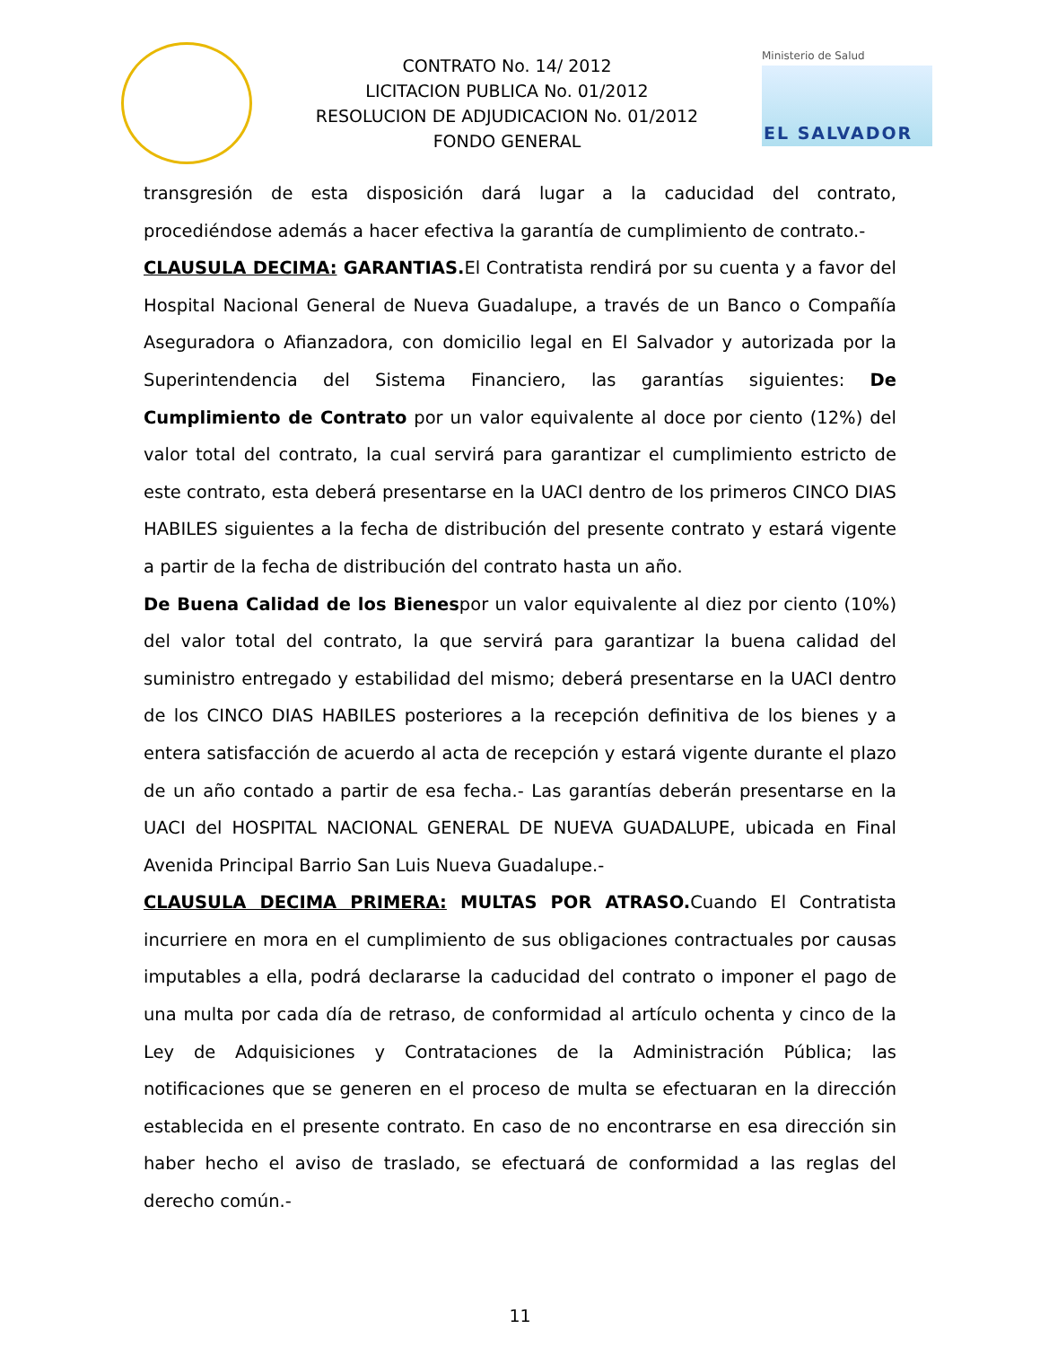CONTRATO No. 14/ 2012
LICITACION PUBLICA No. 01/2012
RESOLUCION DE ADJUDICACION No. 01/2012
FONDO GENERAL
Ministerio de Salud
EL SALVADOR
transgresión de esta disposición dará lugar a la caducidad del contrato, procediéndose además a hacer efectiva la garantía de cumplimiento de contrato.-
CLAUSULA DECIMA: GARANTIAS. El Contratista rendirá por su cuenta y a favor del Hospital Nacional General de Nueva Guadalupe, a través de un Banco o Compañía Aseguradora o Afianzadora, con domicilio legal en El Salvador y autorizada por la Superintendencia del Sistema Financiero, las garantías siguientes: De Cumplimiento de Contrato por un valor equivalente al doce por ciento (12%) del valor total del contrato, la cual servirá para garantizar el cumplimiento estricto de este contrato, esta deberá presentarse en la UACI dentro de los primeros CINCO DIAS HABILES siguientes a la fecha de distribución del presente contrato y estará vigente a partir de la fecha de distribución del contrato hasta un año.
De Buena Calidad de los Bienespor un valor equivalente al diez por ciento (10%) del valor total del contrato, la que servirá para garantizar la buena calidad del suministro entregado y estabilidad del mismo; deberá presentarse en la UACI dentro de los CINCO DIAS HABILES posteriores a la recepción definitiva de los bienes y a entera satisfacción de acuerdo al acta de recepción y estará vigente durante el plazo de un año contado a partir de esa fecha.- Las garantías deberán presentarse en la UACI del HOSPITAL NACIONAL GENERAL DE NUEVA GUADALUPE, ubicada en Final Avenida Principal Barrio San Luis Nueva Guadalupe.-
CLAUSULA DECIMA PRIMERA: MULTAS POR ATRASO. Cuando El Contratista incurriere en mora en el cumplimiento de sus obligaciones contractuales por causas imputables a ella, podrá declararse la caducidad del contrato o imponer el pago de una multa por cada día de retraso, de conformidad al artículo ochenta y cinco de la Ley de Adquisiciones y Contrataciones de la Administración Pública; las notificaciones que se generen en el proceso de multa se efectuaran en la dirección establecida en el presente contrato. En caso de no encontrarse en esa dirección sin haber hecho el aviso de traslado, se efectuará de conformidad a las reglas del derecho común.-
11